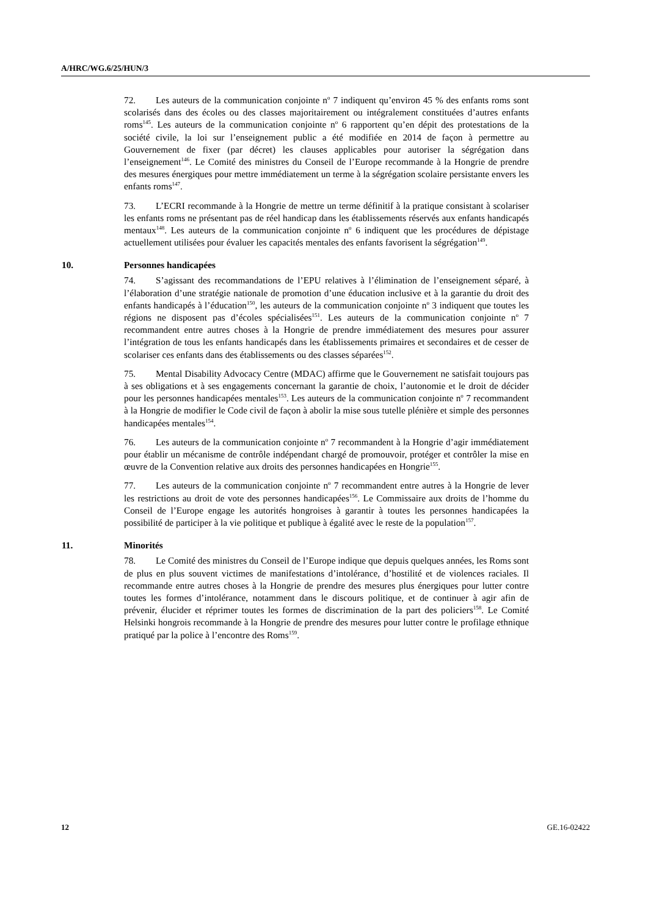A/HRC/WG.6/25/HUN/3
72. Les auteurs de la communication conjointe n<sup>o</sup> 7 indiquent qu’environ 45 % des enfants roms sont scolarisés dans des écoles ou des classes majoritairement ou intégralement constituées d’autres enfants roms<sup>145</sup>. Les auteurs de la communication conjointe n<sup>o</sup> 6 rapportent qu’en dépit des protestations de la société civile, la loi sur l’enseignement public a été modifiée en 2014 de façon à permettre au Gouvernement de fixer (par décret) les clauses applicables pour autoriser la ségrégation dans l’enseignement<sup>146</sup>. Le Comité des ministres du Conseil de l’Europe recommande à la Hongrie de prendre des mesures énergiques pour mettre immédiatement un terme à la ségrégation scolaire persistante envers les enfants roms<sup>147</sup>.
73. L’ECRI recommande à la Hongrie de mettre un terme définitif à la pratique consistant à scolariser les enfants roms ne présentant pas de réel handicap dans les établissements réservés aux enfants handicapés mentaux<sup>148</sup>. Les auteurs de la communication conjointe n<sup>o</sup> 6 indiquent que les procédures de dépistage actuellement utilisées pour évaluer les capacités mentales des enfants favorisent la ségrégation<sup>149</sup>.
10. Personnes handicapées
74. S’agissant des recommandations de l’EPU relatives à l’élimination de l’enseignement séparé, à l’élaboration d’une stratégie nationale de promotion d’une éducation inclusive et à la garantie du droit des enfants handicapés à l’éducation<sup>150</sup>, les auteurs de la communication conjointe n<sup>o</sup> 3 indiquent que toutes les régions ne disposent pas d’écoles spécialisées<sup>151</sup>. Les auteurs de la communication conjointe n<sup>o</sup> 7 recommandent entre autres choses à la Hongrie de prendre immédiatement des mesures pour assurer l’intégration de tous les enfants handicapés dans les établissements primaires et secondaires et de cesser de scolariser ces enfants dans des établissements ou des classes séparées<sup>152</sup>.
75. Mental Disability Advocacy Centre (MDAC) affirme que le Gouvernement ne satisfait toujours pas à ses obligations et à ses engagements concernant la garantie de choix, l’autonomie et le droit de décider pour les personnes handicapées mentales<sup>153</sup>. Les auteurs de la communication conjointe n<sup>o</sup> 7 recommandent à la Hongrie de modifier le Code civil de façon à abolir la mise sous tutelle plénière et simple des personnes handicapées mentales<sup>154</sup>.
76. Les auteurs de la communication conjointe n<sup>o</sup> 7 recommandent à la Hongrie d’agir immédiatement pour établir un mécanisme de contrôle indépendant chargé de promouvoir, protéger et contrôler la mise en œuvre de la Convention relative aux droits des personnes handicapées en Hongrie<sup>155</sup>.
77. Les auteurs de la communication conjointe n<sup>o</sup> 7 recommandent entre autres à la Hongrie de lever les restrictions au droit de vote des personnes handicapées<sup>156</sup>. Le Commissaire aux droits de l’homme du Conseil de l’Europe engage les autorités hongroises à garantir à toutes les personnes handicapées la possibilité de participer à la vie politique et publique à égalité avec le reste de la population<sup>157</sup>.
11. Minorités
78. Le Comité des ministres du Conseil de l’Europe indique que depuis quelques années, les Roms sont de plus en plus souvent victimes de manifestations d’intolérance, d’hostilité et de violences raciales. Il recommande entre autres choses à la Hongrie de prendre des mesures plus énergiques pour lutter contre toutes les formes d’intolérance, notamment dans le discours politique, et de continuer à agir afin de prévenir, élucider et réprimer toutes les formes de discrimination de la part des policiers<sup>158</sup>. Le Comité Helsinki hongrois recommande à la Hongrie de prendre des mesures pour lutter contre le profilage ethnique pratiqué par la police à l’encontre des Roms<sup>159</sup>.
12 GE.16-02422